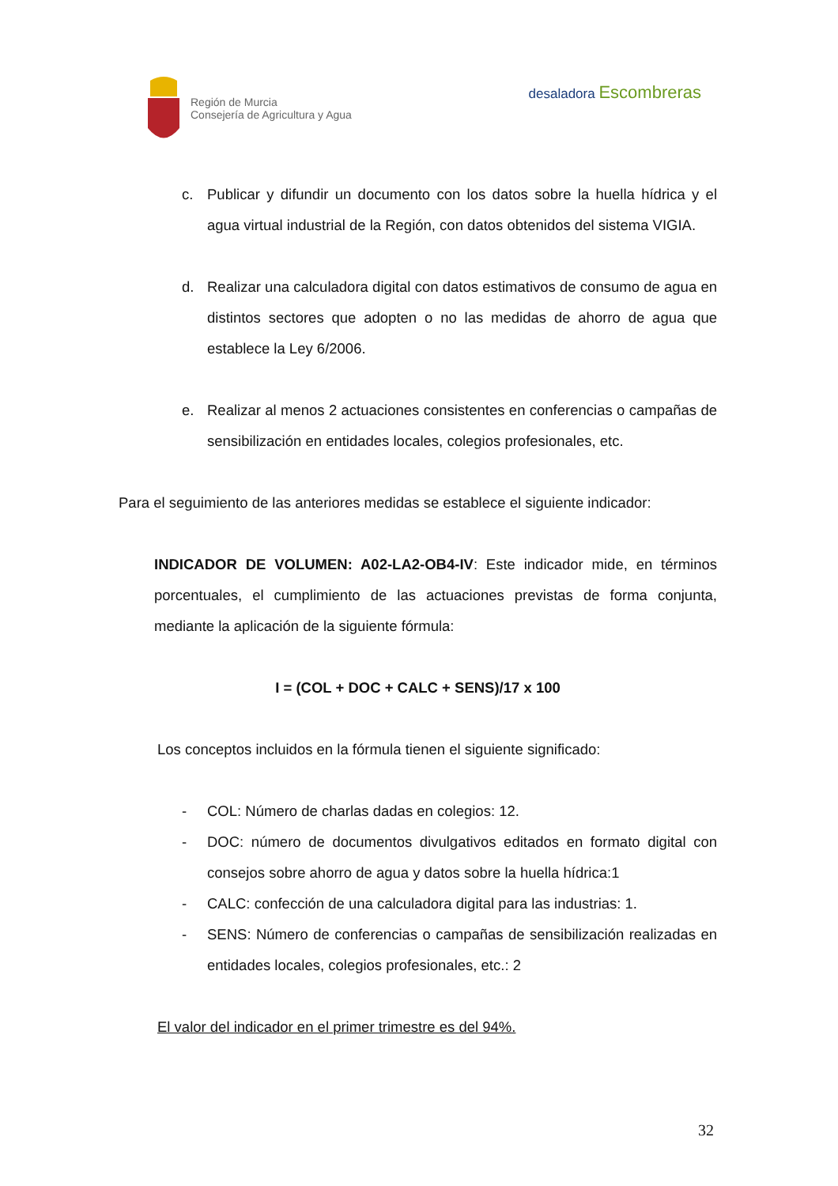Región de Murcia
Consejería de Agricultura y Agua
desaladora Escombreras
c. Publicar y difundir un documento con los datos sobre la huella hídrica y el agua virtual industrial de la Región, con datos obtenidos del sistema VIGIA.
d. Realizar una calculadora digital con datos estimativos de consumo de agua en distintos sectores que adopten o no las medidas de ahorro de agua que establece la Ley 6/2006.
e. Realizar al menos 2 actuaciones consistentes en conferencias o campañas de sensibilización en entidades locales, colegios profesionales, etc.
Para el seguimiento de las anteriores medidas se establece el siguiente indicador:
INDICADOR DE VOLUMEN: A02-LA2-OB4-IV: Este indicador mide, en términos porcentuales, el cumplimiento de las actuaciones previstas de forma conjunta, mediante la aplicación de la siguiente fórmula:
I = (COL + DOC + CALC + SENS)/17 x 100
Los conceptos incluidos en la fórmula tienen el siguiente significado:
- COL: Número de charlas dadas en colegios: 12.
- DOC: número de documentos divulgativos editados en formato digital con consejos sobre ahorro de agua y datos sobre la huella hídrica:1
- CALC: confección de una calculadora digital para las industrias: 1.
- SENS: Número de conferencias o campañas de sensibilización realizadas en entidades locales, colegios profesionales, etc.: 2
El valor del indicador en el primer trimestre es del 94%.
32